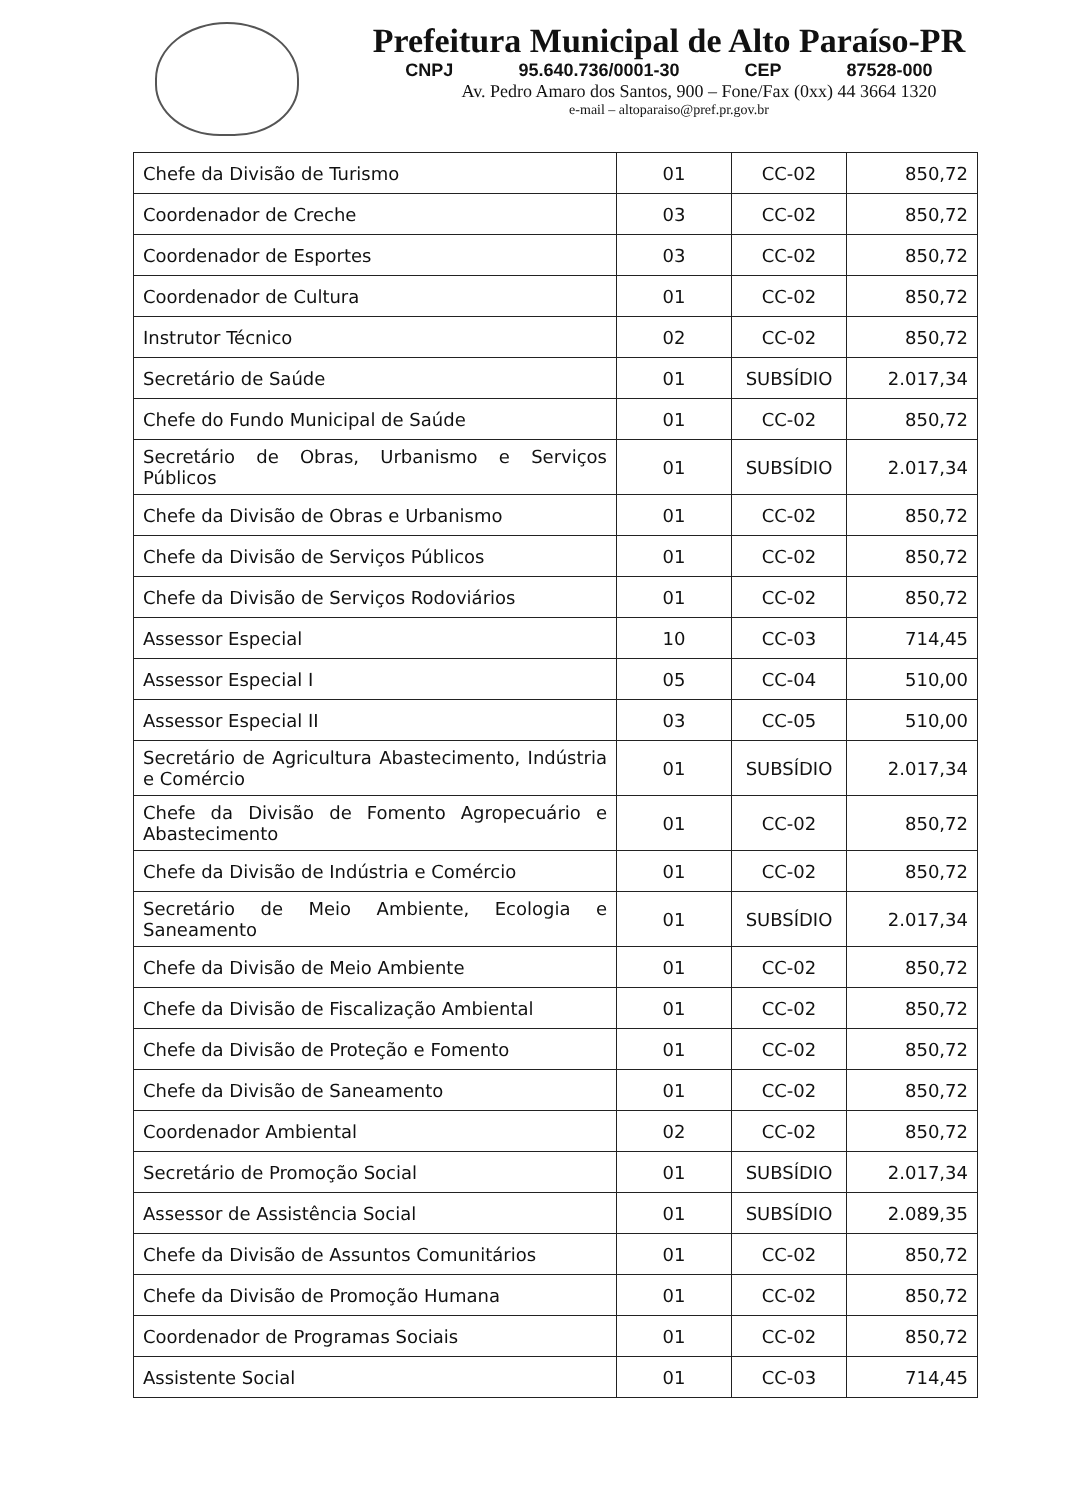Prefeitura Municipal de Alto Paraíso-PR
CNPJ 95.640.736/0001-30 CEP 87528-000
Av. Pedro Amaro dos Santos, 900 – Fone/Fax (0xx) 44 3664 1320
e-mail – altoparaiso@pref.pr.gov.br
| Chefe da Divisão de Turismo | 01 | CC-02 | 850,72 |
| Coordenador de Creche | 03 | CC-02 | 850,72 |
| Coordenador de Esportes | 03 | CC-02 | 850,72 |
| Coordenador de Cultura | 01 | CC-02 | 850,72 |
| Instrutor Técnico | 02 | CC-02 | 850,72 |
| Secretário de Saúde | 01 | SUBSÍDIO | 2.017,34 |
| Chefe do Fundo Municipal de Saúde | 01 | CC-02 | 850,72 |
| Secretário de Obras, Urbanismo e Serviços Públicos | 01 | SUBSÍDIO | 2.017,34 |
| Chefe da Divisão de Obras e Urbanismo | 01 | CC-02 | 850,72 |
| Chefe da Divisão de Serviços Públicos | 01 | CC-02 | 850,72 |
| Chefe da Divisão de Serviços Rodoviários | 01 | CC-02 | 850,72 |
| Assessor Especial | 10 | CC-03 | 714,45 |
| Assessor Especial I | 05 | CC-04 | 510,00 |
| Assessor Especial II | 03 | CC-05 | 510,00 |
| Secretário de Agricultura Abastecimento, Indústria e Comércio | 01 | SUBSÍDIO | 2.017,34 |
| Chefe da Divisão de Fomento Agropecuário e Abastecimento | 01 | CC-02 | 850,72 |
| Chefe da Divisão de Indústria e Comércio | 01 | CC-02 | 850,72 |
| Secretário de Meio Ambiente, Ecologia e Saneamento | 01 | SUBSÍDIO | 2.017,34 |
| Chefe da Divisão de Meio Ambiente | 01 | CC-02 | 850,72 |
| Chefe da Divisão de Fiscalização Ambiental | 01 | CC-02 | 850,72 |
| Chefe da Divisão de Proteção e Fomento | 01 | CC-02 | 850,72 |
| Chefe da Divisão de Saneamento | 01 | CC-02 | 850,72 |
| Coordenador Ambiental | 02 | CC-02 | 850,72 |
| Secretário de Promoção Social | 01 | SUBSÍDIO | 2.017,34 |
| Assessor de Assistência Social | 01 | SUBSÍDIO | 2.089,35 |
| Chefe da Divisão de Assuntos Comunitários | 01 | CC-02 | 850,72 |
| Chefe da Divisão de Promoção Humana | 01 | CC-02 | 850,72 |
| Coordenador de Programas Sociais | 01 | CC-02 | 850,72 |
| Assistente Social | 01 | CC-03 | 714,45 |